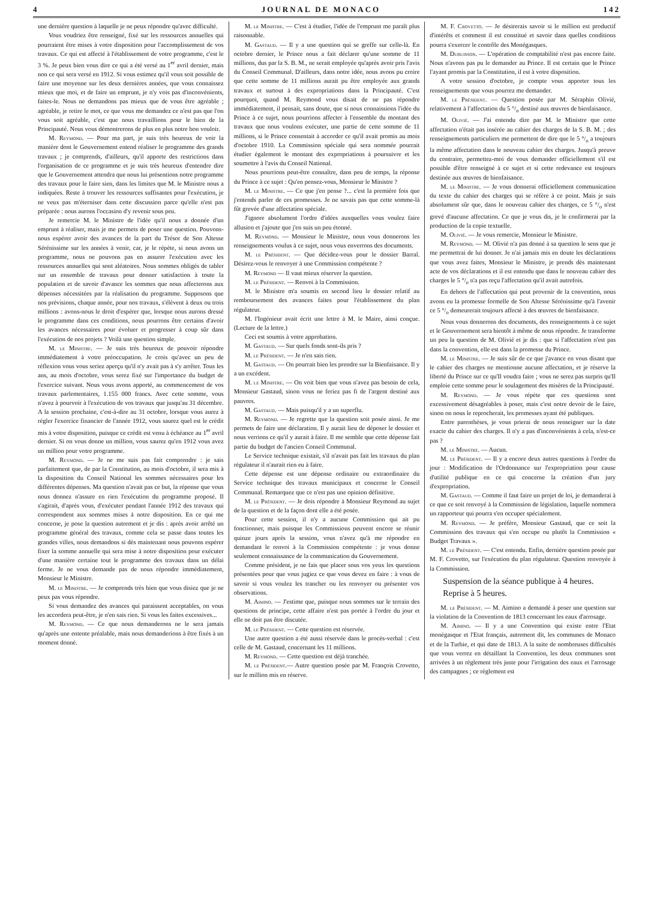4 JOURNAL DE MONACO 142
une dernière question à laquelle je ne peux répondre qu'avec difficulté.
Vous voudriez être renseigné, fixé sur les ressources annuelles qui pourraient être mises à votre disposition pour l'accomplissement de vos travaux. Ce qui est affecté à l'établissement de votre programme, c'est le 3 %. Je peux bien vous dire ce qui a été versé au 1<sup>er</sup> avril dernier, mais non ce qui sera versé en 1912. Si vous estimez qu'il vous soit possible de faire une moyenne sur les deux dernières années, que vous connaissez mieux que moi, et de faire un emprunt, je n'y vois pas d'inconvénients, faites-le. Nous ne demandons pas mieux que de vous être agréable ; agréable, je retire le mot, ce que vous me demandez ce n'est pas que l'on vous soit agréable, c'est que nous travaillions pour le bien de la Principauté. Nous vous démontrerons de plus en plus notre bon vouloir.
M. Reymond. — Pour ma part, je suis très heureux de voir la manière dont le Gouvernement entend réaliser le programme des grands travaux ; je comprends, d'ailleurs, qu'il apporte des restrictions dans l'organisation de ce programme et je suis très heureux d'entendre dire que le Gouvernement attendra que nous lui présentions notre programme des travaux pour le faire sien, dans les limites que M. le Ministre nous a indiquées. Reste à trouver les ressources suffisantes pour l'exécution, je ne veux pas m'éterniser dans cette discussion parce qu'elle n'est pas préparée : nous aurons l'occasion d'y revenir sous peu.
Je remercie M. le Ministre de l'idée qu'il nous a donnée d'un emprunt à réaliser, mais je me permets de poser une question. Pouvons-nous espérer avoir des avances de la part du Trésor de Son Altesse Sérénissime sur les années à venir, car, je le répète, si nous avons un programme, nous ne pouvons pas en assurer l'exécution avec les ressources annuelles qui sont aléatoires. Nous sommes obligés de tabler sur un ensemble de travaux pour donner satisfaction à toute la population et de savoir d'avance les sommes que nous affecterons aux dépenses nécessitées par la réalisation du programme. Supposons que nos prévisions, chaque année, pour nos travaux, s'élèvent à deux ou trois millions : avons-nous le droit d'espérer que, lorsque nous aurons dressé le programme dans ces conditions, nous pourrons être certains d'avoir les avances nécessaires pour évoluer et progresser à coup sûr dans l'exécution de nos projets ? Voilà une question simple.
M. le Ministre. — Je suis très heureux de pouvoir répondre immédiatement à votre préoccupation. Je crois qu'avec un peu de réflexion vous vous seriez aperçu qu'il n'y avait pas à s'y arrêter. Tous les ans, au mois d'octobre, vous serez fixé sur l'importance du budget de l'exercice suivant. Nous vous avons apporté, au commencement de vos travaux parlementaires, 1.155 000 francs. Avec cette somme, vous n'avez à pourvoir à l'exécution de vos travaux que jusqu'au 31 décembre. A la session prochaine, c'est-à-dire au 31 octobre, lorsque vous aurez à régler l'exercice financier de l'année 1912, vous saurez quel est le crédit mis à votre disposition, puisque ce crédit est venu à échéance au 1<sup>er</sup> avril dernier. Si on vous donne un million, vous saurez qu'en 1912 vous avez un million pour votre programme.
M. Reymond. — Je ne me suis pas fait comprendre : je sais parfaitement que, de par la Constitution, au mois d'octobre, il sera mis à la disposition du Conseil National les sommes nécessaires pour les différentes dépenses. Ma question n'avait pas ce but, la réponse que vous nous donnez n'assure en rien l'exécution du programme proposé. Il s'agirait, d'après vous, d'exécuter pendant l'année 1912 des travaux qui correspondent aux sommes mises à notre disposition. En ce qui me concerne, je pose la question autrement et je dis : après avoir arrêté un programme général des travaux, comme cela se passe dans toutes les grandes villes, nous demandons si dès maintenant nous pouvons espérer fixer la somme annuelle qui sera mise à notre disposition pour exécuter d'une manière certaine tout le programme des travaux dans un délai ferme. Je ne vous demande pas de nous répondre immédiatement, Monsieur le Ministre.
M. le Ministre. — Je comprends très bien que vous disiez que je ne peux pas vous répondre.
Si vous demandez des avances qui paraissent acceptables, on vous les accordera peut-être, je n'en sais rien. Si vous les faites excessives...
M. Reymond. — Ce que nous demanderons ne le sera jamais qu'après une entente préalable, mais nous demanderions à être fixés à un moment donné.
M. le Ministre. — C'est à étudier, l'idée de l'emprunt me paraît plus raisonnable.
M. Gastaud. — Il y a une question qui se greffe sur celle-là. En octobre dernier, le Prince nous a fait déclarer qu'une somme de 11 millions, dus par la S. B. M., ne serait employée qu'après avoir pris l'avis du Conseil Communal. D'ailleurs, dans notre idée, nous avons pu croire que cette somme de 11 millions aurait pu être employée aux grands travaux et surtout à des expropriations dans la Principauté. C'est pourquoi, quand M. Reymond vous disait de ne pas répondre immédiatement, il pensait, sans doute, que si nous connaissions l'idée du Prince à ce sujet, nous pourrions affecter à l'ensemble du montant des travaux que nous voulons exécuter, une partie de cette somme de 11 millions, si le Prince consentait à accorder ce qu'il avait promis au mois d'octobre 1910. La Commission spéciale qui sera nommée pourrait étudier également le montant des expropriations à poursuivre et les soumettre à l'avis du Conseil National.
Nous pourrions peut-être connaître, dans peu de temps, la réponse du Prince à ce sujet : Qu'en pensez-vous, Monsieur le Ministre ?
M. le Ministre. — Ce que j'en pense ?... c'est la première fois que j'entends parler de ces promesses. Je ne savais pas que cette somme-là fût grevée d'une affectation spéciale.
J'ignore absolument l'ordre d'idées auxquelles vous voulez faire allusion et j'ajoute que j'en suis un peu étonné.
M. Reymond. — Monsieur le Ministre, nous vous donnerons les renseignements voulus à ce sujet, nous vous enverrons des documents.
M. le Président. — Que décidez-vous pour le dossier Barral. Désirez-vous le renvoyer à une Commission compétente ?
M. Reymond — Il vaut mieux réserver la question.
M. le Président. — Renvoi à la Commission.
M. le Ministre m'a soumis en second lieu le dossier relatif au remboursement des avances faites pour l'établissement du plan régulateur.
M. l'Ingénieur avait écrit une lettre à M. le Maire, ainsi conçue. (Lecture de la lettre.)
Ceci est soumis à votre approbation.
M. Gastaud. — Sur quels fonds sont-ils pris ?
M. le Président. — Je n'en sais rien.
M. Gastaud. — On pourrait bien les prendre sur la Bienfaisance. Il y a un excédent.
M. le Ministre. — On voit bien que vous n'avez pas besoin de cela, Monsieur Gastaud, sinon vous ne feriez pas fi de l'argent destiné aux pauvres.
M. Gastaud. — Mais puisqu'il y a un superflu.
M. Reymond. — Je regrette que la question soit posée ainsi. Je me permets de faire une déclaration. Il y aurait lieu de déposer le dossier et nous verrions ce qu'il y aurait à faire. Il me semble que cette dépense fait partie du budget de l'ancien Conseil Communal.
Le Service technique existait, s'il n'avait pas fait les travaux du plan régulateur il n'aurait rien eu à faire.
Cette dépense est une dépense ordinaire ou extraordinaire du Service technique des travaux municipaux et concerne le Conseil Communal. Remarquez que ce n'est pas une opinion définitive.
M. le Président. — Je dois répondre à Monsieur Reymond au sujet de la question et de la façon dont elle a été posée.
Pour cette session, il n'y a aucune Commission qui ait pu fonctionner, mais puisque les Commissions peuvent encore se réunir quinze jours après la session, vous n'avez qu'à me répondre en demandant le renvoi à la Commission compétente : je vous donne seulement connaissance de la communication du Gouvernement.
Comme président, je ne fais que placer sous vos yeux les questions présentées pour que vous jugiez ce que vous devez en faire : à vous de savoir si vous voulez les trancher ou les renvoyer ou présenter vos observations.
M. Aimino. — J'estime que, puisque nous sommes sur le terrain des questions de principe, cette affaire n'est pas portée à l'ordre du jour et elle ne doit pas être discutée.
M. le Président. — Cette question est réservée.
Une autre question a été aussi réservée dans le procès-verbal : c'est celle de M. Gastaud, concernant les 11 millions.
M. Reymond. — Cette question est déjà tranchée.
M. le Président.— Autre question posée par M. François Crovetto, sur le million mis en réserve.
M. F. Crovetto. — Je désirerais savoir si le million est productif d'intérêts et comment il est constitué et savoir dans quelles conditions pourra s'exercer le contrôle des Monégasques.
M. Dubuisson. — L'opération de comptabilité n'est pas encore faite. Nous n'avons pas pu le demander au Prince. Il est certain que le Prince l'ayant promis par la Constitution, il est à votre disposition.
A votre session d'octobre, je compte vous apporter tous les renseignements que vous pourrez me demander.
M. le Président. — Question posée par M. Séraphin Olivié, relativement à l'affectation du 5 °/<sub>o</sub> destiné aux œuvres de bienfaisance.
M. Olivié. — J'ai entendu dire par M. le Ministre que cette affectation n'était pas insérée au cahier des charges de la S. B. M. ; des renseignements particuliers me permettent de dire que le 5 °/<sub>o</sub> a toujours la même affectation dans le nouveau cahier des charges. Jusqu'à preuve du contraire, permettez-moi de vous demander officiellement s'il est possible d'être renseigné à ce sujet et si cette redevance est toujours destinée aux œuvres de bienfaisance.
M. le Ministre. — Je vous donnerai officiellement communication du texte du cahier des charges qui se réfère à ce point. Mais je suis absolument sûr que, dans le nouveau cahier des charges, ce 5 °/<sub>o</sub> n'est grevé d'aucune affectation. Ce que je vous dis, je le confirmerai par la production de la copie textuelle.
M. Olivié. — Je vous remercie, Monsieur le Ministre.
M. Reymond. — M. Olivié n'a pas donné à sa question le sens que je me permettrai de lui donner. Je n'ai jamais mis en doute les déclarations que vous avez faites, Monsieur le Ministre, je prends dès maintenant acte de vos déclarations et il est entendu que dans le nouveau cahier des charges le 5 °/<sub>o</sub> n'a pas reçu l'affectation qu'il avait autrefois.
En dehors de l'affectation qui peut provenir de la convention, nous avons eu la promesse formelle de Son Altesse Sérénissime qu'à l'avenir ce 5 °/<sub>o</sub> demeurerait toujours affecté à des œuvres de bienfaisance.
Nous vous donnerons des documents, des renseignements à ce sujet et le Gouvernement sera bientôt à même de nous répondre. Je transforme un peu la question de M. Olivié et je dis : que si l'affectation n'est pas dans la convention, elle est dans la promesse du Prince.
M. le Ministre. — Je suis sûr de ce que j'avance en vous disant que le cahier des charges ne mentionne aucune affectation, et je réserve la liberté du Prince sur ce qu'Il voudra faire ; vous ne serez pas surpris qu'Il emploie cette somme pour le soulagement des misères de la Principauté.
M. Reymond. — Je vous répète que ces questions sont excessivement désagréables à poser, mais c'est notre devoir de le faire, sinon on nous le reprocherait, les promesses ayant été publiques.
Entre parenthèses, je vous prierai de nous renseigner sur la date exacte du cahier des charges. Il n'y a pas d'inconvénients à cela, n'est-ce pas ?
M. le Ministre. — Aucun.
M. le Président. — Il y a encore deux autres questions à l'ordre du jour : Modification de l'Ordonnance sur l'expropriation pour cause d'utilité publique en ce qui concerne la création d'un jury d'expropriation.
M. Gastaud. — Comme il faut faire un projet de loi, je demanderai à ce que ce soit renvoyé à la Commission de législation, laquelle nommera un rapporteur qui pourra s'en occuper spécialement.
M. Reymond. — Je préfère, Monsieur Gastaud, que ce soit la Commission des travaux qui s'en occupe ou plutôt la Commission « Budget Travaux ».
M. le Président. — C'est entendu. Enfin, dernière question posée par M. F. Crovetto, sur l'exécution du plan régulateur. Question renvoyée à la Commission.
Suspension de la séance publique à 4 heures.
Reprise à 5 heures.
M. le Président. — M. Aimino a demandé à poser une question sur la violation de la Convention de 1813 concernant les eaux d'arrosage.
M. Aimino. — Il y a une Convention qui existe entre l'Etat monégasque et l'Etat français, autrement dit, les communes de Monaco et de la Turbie, et qui date de 1813. A la suite de nombreuses difficultés que vous verrez en détaillant la Convention, les deux communes sont arrivées à un règlement très juste pour l'irrigation des eaux et l'arrosage des campagnes ; ce règlement est